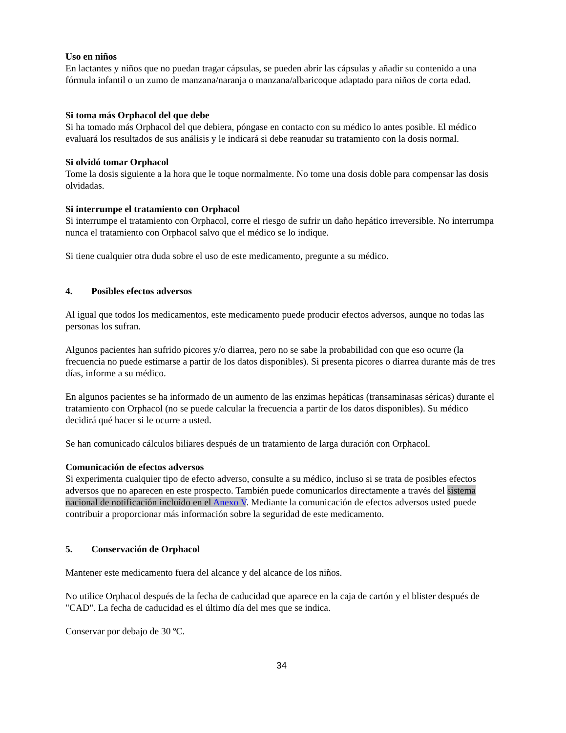Uso en niños
En lactantes y niños que no puedan tragar cápsulas, se pueden abrir las cápsulas y añadir su contenido a una fórmula infantil o un zumo de manzana/naranja o manzana/albaricoque adaptado para niños de corta edad.
Si toma más Orphacol del que debe
Si ha tomado más Orphacol del que debiera, póngase en contacto con su médico lo antes posible. El médico evaluará los resultados de sus análisis y le indicará si debe reanudar su tratamiento con la dosis normal.
Si olvidó tomar Orphacol
Tome la dosis siguiente a la hora que le toque normalmente. No tome una dosis doble para compensar las dosis olvidadas.
Si interrumpe el tratamiento con Orphacol
Si interrumpe el tratamiento con Orphacol, corre el riesgo de sufrir un daño hepático irreversible. No interrumpa nunca el tratamiento con Orphacol salvo que el médico se lo indique.
Si tiene cualquier otra duda sobre el uso de este medicamento, pregunte a su médico.
4. Posibles efectos adversos
Al igual que todos los medicamentos, este medicamento puede producir efectos adversos, aunque no todas las personas los sufran.
Algunos pacientes han sufrido picores y/o diarrea, pero no se sabe la probabilidad con que eso ocurre (la frecuencia no puede estimarse a partir de los datos disponibles). Si presenta picores o diarrea durante más de tres días, informe a su médico.
En algunos pacientes se ha informado de un aumento de las enzimas hepáticas (transaminasas séricas) durante el tratamiento con Orphacol (no se puede calcular la frecuencia a partir de los datos disponibles). Su médico decidirá qué hacer si le ocurre a usted.
Se han comunicado cálculos biliares después de un tratamiento de larga duración con Orphacol.
Comunicación de efectos adversos
Si experimenta cualquier tipo de efecto adverso, consulte a su médico, incluso si se trata de posibles efectos adversos que no aparecen en este prospecto. También puede comunicarlos directamente a través del sistema nacional de notificación incluido en el Anexo V. Mediante la comunicación de efectos adversos usted puede contribuir a proporcionar más información sobre la seguridad de este medicamento.
5. Conservación de Orphacol
Mantener este medicamento fuera del alcance y del alcance de los niños.
No utilice Orphacol después de la fecha de caducidad que aparece en la caja de cartón y el blister después de "CAD". La fecha de caducidad es el último día del mes que se indica.
Conservar por debajo de 30 ºC.
34